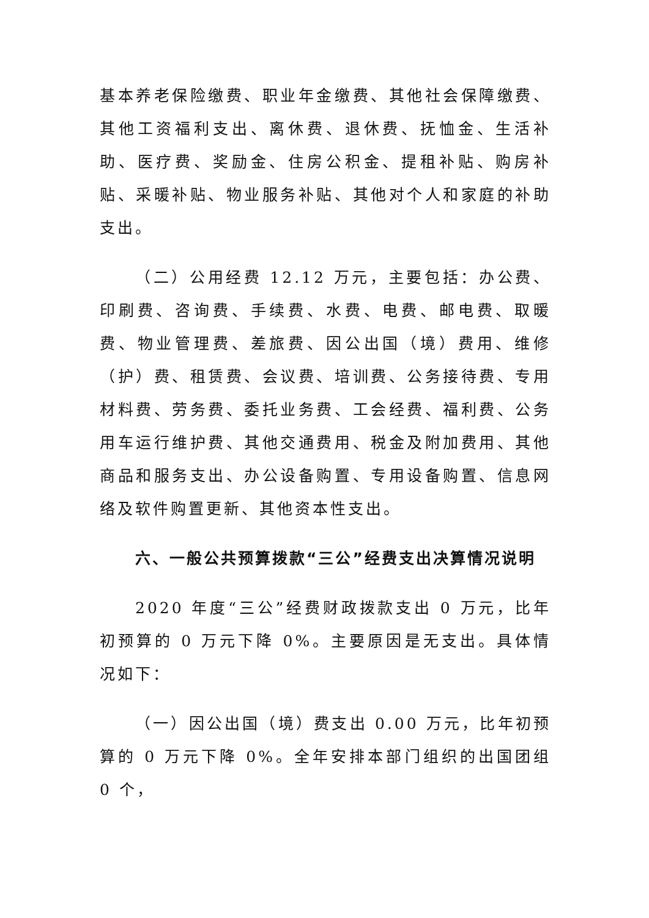基本养老保险缴费、职业年金缴费、其他社会保障缴费、其他工资福利支出、离休费、退休费、抚恤金、生活补助、医疗费、奖励金、住房公积金、提租补贴、购房补贴、采暖补贴、物业服务补贴、其他对个人和家庭的补助支出。
（二）公用经费 12.12 万元，主要包括：办公费、印刷费、咨询费、手续费、水费、电费、邮电费、取暖费、物业管理费、差旅费、因公出国（境）费用、维修（护）费、租赁费、会议费、培训费、公务接待费、专用材料费、劳务费、委托业务费、工会经费、福利费、公务用车运行维护费、其他交通费用、税金及附加费用、其他商品和服务支出、办公设备购置、专用设备购置、信息网络及软件购置更新、其他资本性支出。
六、一般公共预算拨款“三公”经费支出决算情况说明
2020 年度“三公”经费财政拨款支出 0 万元，比年初预算的 0 万元下降 0%。主要原因是无支出。具体情况如下：
（一）因公出国（境）费支出 0.00 万元，比年初预算的 0 万元下降 0%。全年安排本部门组织的出国团组 0 个，